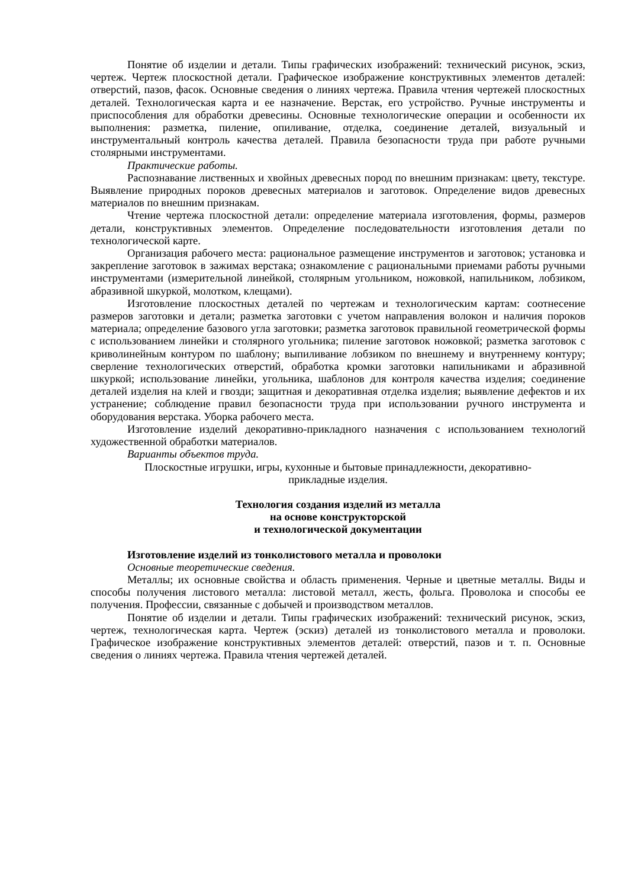Понятие об изделии и детали. Типы графических изображений: технический рисунок, эскиз, чертеж. Чертеж плоскостной детали. Графическое изображение конструктивных элементов деталей: отверстий, пазов, фасок. Основные сведения о линиях чертежа. Правила чтения чертежей плоскостных деталей. Технологическая карта и ее назначение. Верстак, его устройство. Ручные инструменты и приспособления для обработки древесины. Основные технологические операции и особенности их выполнения: разметка, пиление, опиливание, отделка, соединение деталей, визуальный и инструментальный контроль качества деталей. Правила безопасности труда при работе ручными столярными инструментами.
Практические работы.
Распознавание лиственных и хвойных древесных пород по внешним признакам: цвету, текстуре. Выявление природных пороков древесных материалов и заготовок. Определение видов древесных материалов по внешним признакам.
Чтение чертежа плоскостной детали: определение материала изготовления, формы, размеров детали, конструктивных элементов. Определение последовательности изготовления детали по технологической карте.
Организация рабочего места: рациональное размещение инструментов и заготовок; установка и закрепление заготовок в зажимах верстака; ознакомление с рациональными приемами работы ручными инструментами (измерительной линейкой, столярным угольником, ножовкой, напильником, лобзиком, абразивной шкуркой, молотком, клещами).
Изготовление плоскостных деталей по чертежам и технологическим картам: соотнесение размеров заготовки и детали; разметка заготовки с учетом направления волокон и наличия пороков материала; определение базового угла заготовки; разметка заготовок правильной геометрической формы с использованием линейки и столярного угольника; пиление заготовок ножовкой; разметка заготовок с криволинейным контуром по шаблону; выпиливание лобзиком по внешнему и внутреннему контуру; сверление технологических отверстий, обработка кромки заготовки напильниками и абразивной шкуркой; использование линейки, угольника, шаблонов для контроля качества изделия; соединение деталей изделия на клей и гвозди; защитная и декоративная отделка изделия; выявление дефектов и их устранение; соблюдение правил безопасности труда при использовании ручного инструмента и оборудования верстака. Уборка рабочего места.
Изготовление изделий декоративно-прикладного назначения с использованием технологий художественной обработки материалов.
Варианты объектов труда.
Плоскостные игрушки, игры, кухонные и бытовые принадлежности, декоративно-
прикладные изделия.
Технология создания изделий из металла
на основе конструкторской
и технологической документации
Изготовление изделий из тонколистового металла и проволоки
Основные теоретические сведения.
Металлы; их основные свойства и область применения. Черные и цветные металлы. Виды и способы получения листового металла: листовой металл, жесть, фольга. Проволока и способы ее получения. Профессии, связанные с добычей и производством металлов.
Понятие об изделии и детали. Типы графических изображений: технический рисунок, эскиз, чертеж, технологическая карта. Чертеж (эскиз) деталей из тонколистового металла и проволоки. Графическое изображение конструктивных элементов деталей: отверстий, пазов и т. п. Основные сведения о линиях чертежа. Правила чтения чертежей деталей.